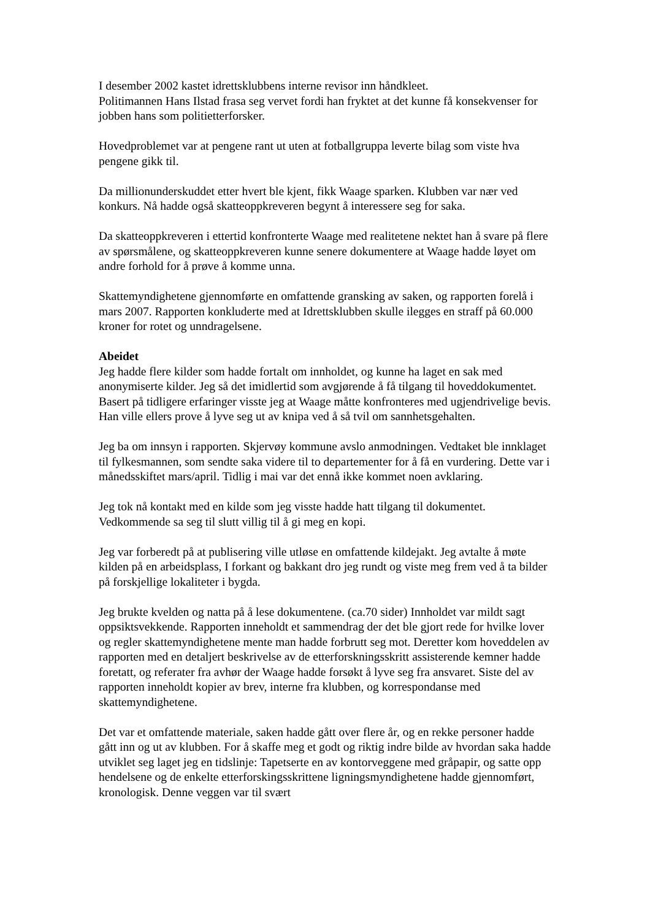I desember 2002 kastet idrettsklubbens interne revisor inn håndkleet.
Politimannen Hans Ilstad frasa seg vervet fordi han fryktet at det kunne få konsekvenser for jobben hans som politietterforsker.
Hovedproblemet var at pengene rant ut uten at fotballgruppa leverte bilag som viste hva pengene gikk til.
Da millionunderskuddet etter hvert ble kjent, fikk Waage sparken. Klubben var nær ved konkurs. Nå hadde også skatteoppkreveren begynt å interessere seg for saka.
Da skatteoppkreveren i ettertid konfronterte Waage med realitetene nektet han å svare på flere av spørsmålene, og skatteoppkreveren kunne senere dokumentere at Waage hadde løyet om andre forhold for å prøve å komme unna.
Skattemyndighetene gjennomførte en omfattende gransking av saken, og rapporten forelå i mars 2007. Rapporten konkluderte med at Idrettsklubben skulle ilegges en straff på 60.000 kroner for rotet og unndragelsene.
Abeidet
Jeg hadde flere kilder som hadde fortalt om innholdet, og kunne ha laget en sak med anonymiserte kilder. Jeg så det imidlertid som avgjørende å få tilgang til hoveddokumentet. Basert på tidligere erfaringer visste jeg at Waage måtte konfronteres med ugjendrivelige bevis. Han ville ellers prove å lyve seg ut av knipa ved å så tvil om sannhetsgehalten.
Jeg ba om innsyn i rapporten. Skjervøy kommune avslo anmodningen. Vedtaket ble innklaget til fylkesmannen, som sendte saka videre til to departementer for å få en vurdering. Dette var i månedsskiftet mars/april. Tidlig i mai var det ennå ikke kommet noen avklaring.
Jeg tok nå kontakt med en kilde som jeg visste hadde hatt tilgang til dokumentet. Vedkommende sa seg til slutt villig til å gi meg en kopi.
Jeg var forberedt på at publisering ville utløse en omfattende kildejakt. Jeg avtalte å møte kilden på en arbeidsplass, I forkant og bakkant dro jeg rundt og viste meg frem ved å ta bilder på forskjellige lokaliteter i bygda.
Jeg brukte kvelden og natta på å lese dokumentene. (ca.70 sider) Innholdet var mildt sagt oppsiktsvekkende. Rapporten inneholdt et sammendrag der det ble gjort rede for hvilke lover og regler skattemyndighetene mente man hadde forbrutt seg mot. Deretter kom hoveddelen av rapporten med en detaljert beskrivelse av de etterforskningsskritt assisterende kemner hadde foretatt, og referater fra avhør der Waage hadde forsøkt å lyve seg fra ansvaret. Siste del av rapporten inneholdt kopier av brev, interne fra klubben, og korrespondanse med skattemyndighetene.
Det var et omfattende materiale, saken hadde gått over flere år, og en rekke personer hadde gått inn og ut av klubben. For å skaffe meg et godt og riktig indre bilde av hvordan saka hadde utviklet seg laget jeg en tidslinje: Tapetserte en av kontorveggene med gråpapir, og satte opp hendelsene og de enkelte etterforskingsskrittene ligningsmyndighetene hadde gjennomført, kronologisk. Denne veggen var til svært